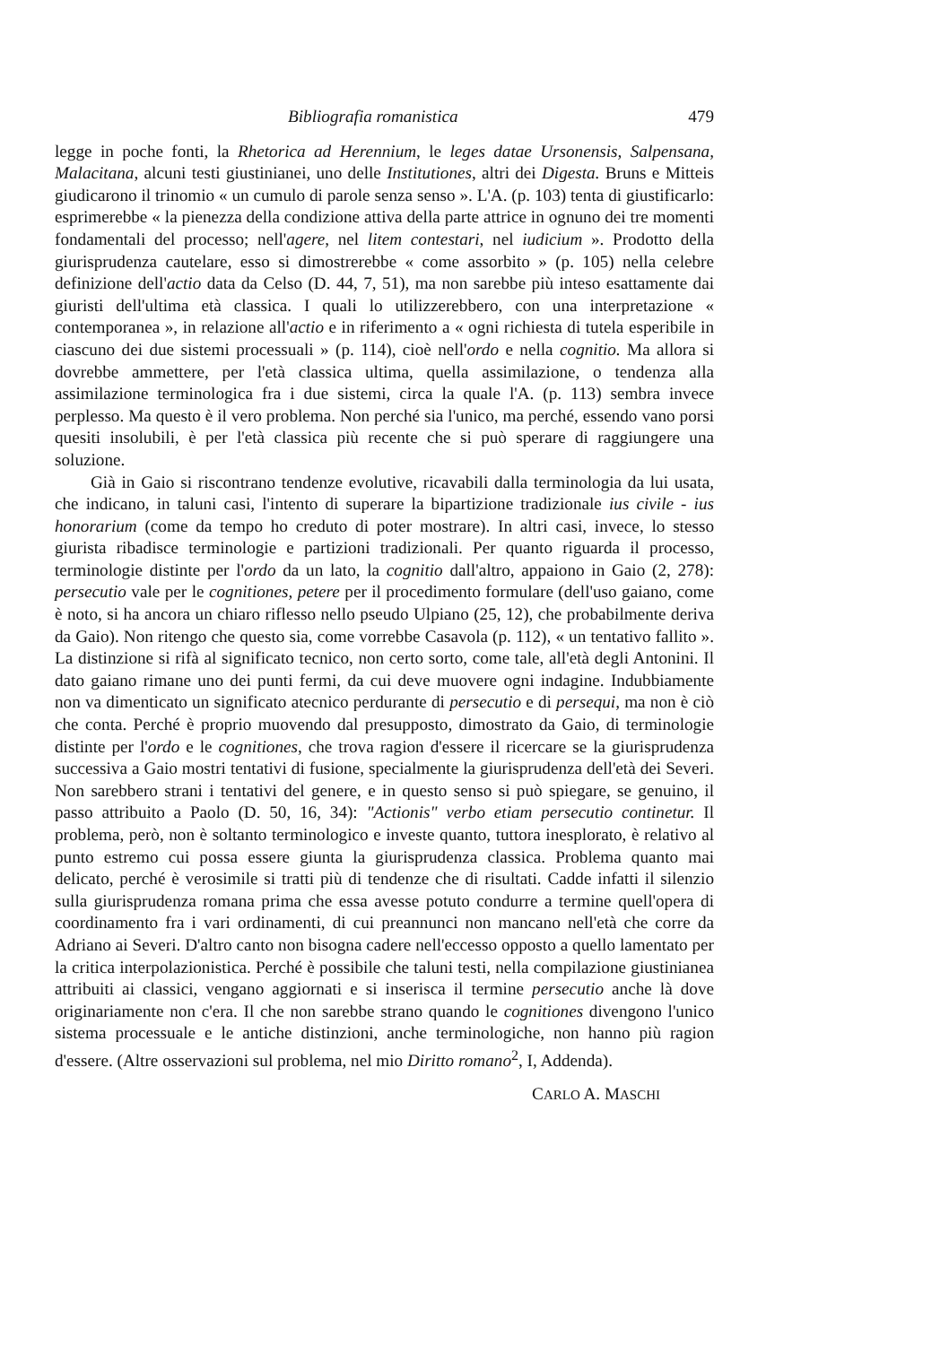Bibliografia romanistica 479
legge in poche fonti, la Rhetorica ad Herennium, le leges datae Ursonensis, Salpensana, Malacitana, alcuni testi giustinianei, uno delle Institutiones, altri dei Digesta. Bruns e Mitteis giudicarono il trinomio « un cumulo di parole senza senso ». L'A. (p. 103) tenta di giustificarlo: esprimerebbe « la pienezza della condizione attiva della parte attrice in ognuno dei tre momenti fondamentali del processo; nell'agere, nel litem contestari, nel iudicium ». Prodotto della giurisprudenza cautelare, esso si dimostrerebbe « come assorbito » (p. 105) nella celebre definizione dell'actio data da Celso (D. 44, 7, 51), ma non sarebbe più inteso esattamente dai giuristi dell'ultima età classica. I quali lo utilizzerebbero, con una interpretazione « contemporanea », in relazione all'actio e in riferimento a « ogni richiesta di tutela esperibile in ciascuno dei due sistemi processuali » (p. 114), cioè nell'ordo e nella cognitio. Ma allora si dovrebbe ammettere, per l'età classica ultima, quella assimilazione, o tendenza alla assimilazione terminologica fra i due sistemi, circa la quale l'A. (p. 113) sembra invece perplesso. Ma questo è il vero problema. Non perché sia l'unico, ma perché, essendo vano porsi quesiti insolubili, è per l'età classica più recente che si può sperare di raggiungere una soluzione.
Già in Gaio si riscontrano tendenze evolutive, ricavabili dalla terminologia da lui usata, che indicano, in taluni casi, l'intento di superare la bipartizione tradizionale ius civile - ius honorarium (come da tempo ho creduto di poter mostrare). In altri casi, invece, lo stesso giurista ribadisce terminologie e partizioni tradizionali. Per quanto riguarda il processo, terminologie distinte per l'ordo da un lato, la cognitio dall'altro, appaiono in Gaio (2, 278): persecutio vale per le cognitiones, petere per il procedimento formulare (dell'uso gaiano, come è noto, si ha ancora un chiaro riflesso nello pseudo Ulpiano (25, 12), che probabilmente deriva da Gaio). Non ritengo che questo sia, come vorrebbe Casavola (p. 112), « un tentativo fallito ». La distinzione si rifà al significato tecnico, non certo sorto, come tale, all'età degli Antonini. Il dato gaiano rimane uno dei punti fermi, da cui deve muovere ogni indagine. Indubbiamente non va dimenticato un significato atecnico perdurante di persecutio e di persequi, ma non è ciò che conta. Perché è proprio muovendo dal presupposto, dimostrato da Gaio, di terminologie distinte per l'ordo e le cognitiones, che trova ragion d'essere il ricercare se la giurisprudenza successiva a Gaio mostri tentativi di fusione, specialmente la giurisprudenza dell'età dei Severi. Non sarebbero strani i tentativi del genere, e in questo senso si può spiegare, se genuino, il passo attribuito a Paolo (D. 50, 16, 34): "Actionis" verbo etiam persecutio continetur. Il problema, però, non è soltanto terminologico e investe quanto, tuttora inesplorato, è relativo al punto estremo cui possa essere giunta la giurisprudenza classica. Problema quanto mai delicato, perché è verosimile si tratti più di tendenze che di risultati. Cadde infatti il silenzio sulla giurisprudenza romana prima che essa avesse potuto condurre a termine quell'opera di coordinamento fra i vari ordinamenti, di cui preannunci non mancano nell'età che corre da Adriano ai Severi. D'altro canto non bisogna cadere nell'eccesso opposto a quello lamentato per la critica interpolazionistica. Perché è possibile che taluni testi, nella compilazione giustinianea attribuiti ai classici, vengano aggiornati e si inserisca il termine persecutio anche là dove originariamente non c'era. Il che non sarebbe strano quando le cognitiones divengono l'unico sistema processuale e le antiche distinzioni, anche terminologiche, non hanno più ragion d'essere. (Altre osservazioni sul problema, nel mio Diritto romano<sup>2</sup>, I, Addenda).
CARLO A. MASCHI